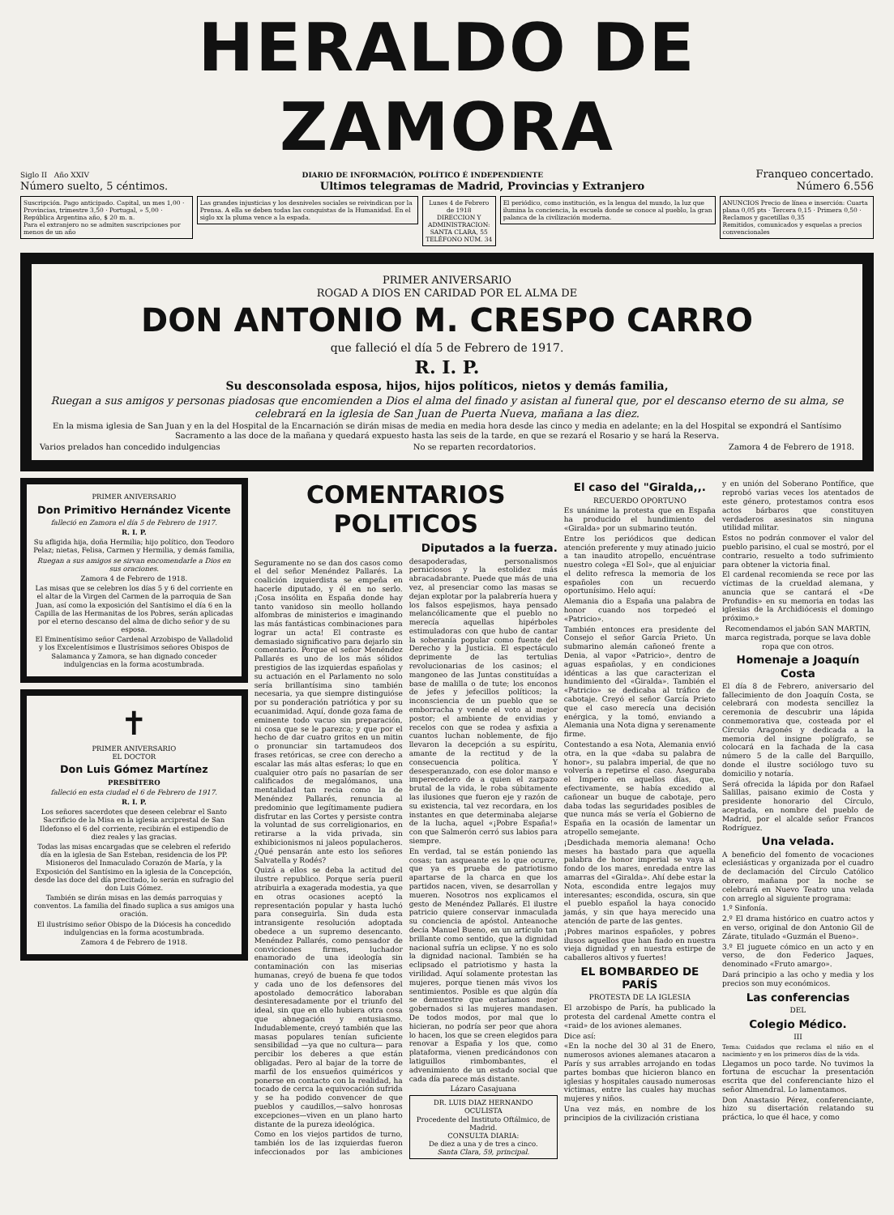HERALDO DE ZAMORA
Siglo II Año XXIV DIARIO DE INFORMACIÓN, POLÍTICO É INDEPENDIENTE Franqueo concertado.
Número suelto, 5 céntimos. Ultimos telegramas de Madrid, Provincias y Extranjero Número 6.556
Suscripción. Pago anticipado. Capital, un mes 1,00 · Provincias, trimestre 3,50 · Portugal, » 5,00 · República Argentina año, $ 20 m. n.
Para el extranjero no se admiten suscripciones por menos de un año
Las grandes injusticias y los desniveles sociales se reivindican por la Prensa. A ella se deben todas las conquistas de la Humanidad. En el siglo xx la pluma vence a la espada.
Lunes 4 de Febrero de 1918
DIRECCION Y ADMINISTRACION: SANTA CLARA, 55
TELÉFONO NÚM. 34
El periódico, como institución, es la lengua del mundo, la luz que ilumina la conciencia, la escuela donde se conoce al pueblo, la gran palanca de la civilización moderna.
ANUNCIOS Precio de línea e inserción: Cuarta plana 0,05 pts · Tercera 0,15 · Primera 0,50 · Reclamos y gacetillas 0,35
Remitidos, comunicados y esquelas a precios convencionales
PRIMER ANIVERSARIO
ROGAD A DIOS EN CARIDAD POR EL ALMA DE
DON ANTONIO M. CRESPO CARRO
que falleció el día 5 de Febrero de 1917.
R. I. P.
Su desconsolada esposa, hijos, hijos políticos, nietos y demás familia,
Ruegan a sus amigos y personas piadosas que encomienden a Dios el alma del finado y asistan al funeral que, por el descanso eterno de su alma, se celebrará en la iglesia de San Juan de Puerta Nueva, mañana a las diez.
En la misma iglesia de San Juan y en la del Hospital de la Encarnación se dirán misas de media en media hora desde las cinco y media en adelante; en la del Hospital se expondrá el Santísimo Sacramento a las doce de la mañana y quedará expuesto hasta las seis de la tarde, en que se rezará el Rosario y se hará la Reserva.
Varios prelados han concedido indulgencias No se reparten recordatorios. Zamora 4 de Febrero de 1918.
PRIMER ANIVERSARIO
Don Primitivo Hernández Vicente
falleció en Zamora el día 5 de Febrero de 1917.
R. I. P.
Su afligida hija, doña Hermilia; hijo político, don Teodoro Pelaz; nietas, Felisa, Carmen y Hermilia, y demás familia,
Ruegan a sus amigos se sirvan encomendarle a Dios en sus oraciones.
Zamora 4 de Febrero de 1918.
Las misas que se celebren los días 5 y 6 del corriente en el altar de la Virgen del Carmen de la parroquia de San Juan, así como la exposición del Santísimo el día 6 en la Capilla de las Hermanitas de los Pobres, serán aplicadas por el eterno descanso del alma de dicho señor y de su esposa.
El Eminentísimo señor Cardenal Arzobispo de Valladolid y los Excelentísimos e Ilustrísimos señores Obispos de Salamanca y Zamora, se han dignado conceder indulgencias en la forma acostumbrada.
✝
PRIMER ANIVERSARIO
EL DOCTOR
Don Luis Gómez Martínez
PRESBÍTERO
falleció en esta ciudad el 6 de Febrero de 1917.
R. I. P.
Los señores sacerdotes que deseen celebrar el Santo Sacrificio de la Misa en la iglesia arciprestal de San Ildefonso el 6 del corriente, recibirán el estipendio de diez reales y las gracias.
Todas las misas encargadas que se celebren el referido día en la iglesia de San Esteban, residencia de los PP. Misioneros del Inmaculado Corazón de María, y la Exposición del Santísimo en la iglesia de la Concepción, desde las doce del día precitado, lo serán en sufragio del don Luis Gómez.
También se dirán misas en las demás parroquias y conventos. La familia del finado suplica a sus amigos una oración.
El ilustrísimo señor Obispo de la Diócesis ha concedido indulgencias en la forma acostumbrada.
Zamora 4 de Febrero de 1918.
COMENTARIOS POLITICOS
Diputados a la fuerza.
Seguramente no se dan dos casos como el del señor Menéndez Pallarés. La coalición izquierdista se empeña en hacerle diputado, y él en no serlo. ¡Cosa insólita en España donde hay tanto vanidoso sin meollo hollando alfombras de ministerios e imaginando las más fantásticas combinaciones para lograr un acta! El contraste es demasiado significativo para dejarlo sin comentario. Porque el señor Menéndez Pallarés es uno de los más sólidos prestigios de las izquierdas españolas y su actuación en el Parlamento no solo sería brillantísima sino también necesaria, ya que siempre distinguióse por su ponderación patriótica y por su ecuanimidad. Aquí, donde goza fama de eminente todo vacuo sin preparación, ni cosa que se le parezca; y que por el hecho de dar cuatro gritos en un mitin o pronunciar sin tartamudeos dos frases retóricas, se cree con derecho a escalar las más altas esferas; lo que en cualquier otro país no pasarían de ser calificados de megalómanos, una mentalidad tan recia como la de Menéndez Pallarés, renuncia al predominio que legítimamente pudiera disfrutar en las Cortes y persiste contra la voluntad de sus correligionarios, en retirarse a la vida privada, sin exhibicionismos ni jaleos populacheros. ¿Qué pensarán ante esto los señores Salvatella y Rodés?
Quizá a ellos se deba la actitud del ilustre republico. Porque sería pueril atribuirla a exagerada modestia, ya que en otras ocasiones aceptó la representación popular y hasta luchó para conseguirla. Sin duda esta intransigente resolución adoptada obedece a un supremo desencanto. Menéndez Pallarés, como pensador de convicciones firmes, luchador enamorado de una ideología sin contaminación con las miserias humanas, creyó de buena fe que todos y cada uno de los defensores del apostolado democrático laboraban desinteresadamente por el triunfo del ideal, sin que en ello hubiera otra cosa que abnegación y entusiasmo. Indudablemente, creyó también que las masas populares tenían suficiente sensibilidad —ya que no cultura— para percibir los deberes a que están obligadas. Pero al bajar de la torre de marfil de los ensueños quiméricos y ponerse en contacto con la realidad, ha tocado de cerca la equivocación sufrida y se ha podido convencer de que pueblos y caudillos,—salvo honrosas excepciones—viven en un plano harto distante de la pureza ideológica.
Como en los viejos partidos de turno, también los de las izquierdas fueron infeccionados por las ambiciones desapoderadas, personalismos perniciosos y la estolidez más abracadabrante. Puede que más de una vez, al presenciar como las masas se dejan explotar por la palabrería huera y los falsos espejismos, haya pensado melancólicamente que el pueblo no merecía aquellas hipérboles estimuladoras con que hubo de cantar la soberanía popular como fuente del Derecho y la Justicia. El espectáculo deprimente de las tertulias revolucionarias de los casinos; el mangoneo de las Juntas constituídas a base de malilla o de tute; los enconos de jefes y jefecillos políticos; la inconsciencia de un pueblo que se emborracha y vende el voto al mejor postor; el ambiente de envidias y recelos con que se rodea y asfixia a cuantos luchan noblemente, de fijo llevaron la decepción a su espíritu, amante de la rectitud y de la consecuencia política. Y desesperanzado, con ese dolor manso e imperecedero de a quien el zarpazo brutal de la vida, le roba súbitamente las ilusiones que fueron eje y razón de su existencia, tal vez recordara, en los instantes en que determinaba alejarse de la lucha, aquel «¡Pobre España!» con que Salmerón cerró sus labios para siempre.
En verdad, tal se están poniendo las cosas; tan asqueante es lo que ocurre, que ya es prueba de patriotismo apartarse de la charca en que los partidos nacen, viven, se desarrollan y mueren. Nosotros nos explicamos el gesto de Menéndez Pallarés. El ilustre patricio quiere conservar inmaculada su conciencia de apóstol. Anteanoche decía Manuel Bueno, en un artículo tan brillante como sentido, que la dignidad nacional sufría un eclipse. Y no es solo la dignidad nacional. También se ha eclipsado el patriotismo y hasta la virilidad. Aquí solamente protestan las mujeres, porque tienen más vivos los sentimientos. Posible es que algún día se demuestre que estaríamos mejor gobernados si las mujeres mandasen. De todos modos, por mal que lo hicieran, no podría ser peor que ahora lo hacen, los que se creen elegidos para renovar a España y los que, como plataforma, vienen predicándonos con latiguillos rimbombantes, el advenimiento de un estado social que cada día parece más distante.
Lázaro Casajuana
DR. LUIS DIAZ HERNANDO
OCULISTA
Procedente del Instituto Oftálmico, de Madrid.
CONSULTA DIARIA:
De diez a una y de tres a cinco.
Santa Clara, 59, principal.
El caso del "Giralda,,.
RECUERDO OPORTUNO
Es unánime la protesta que en España ha producido el hundimiento del «Giralda» por un submarino teutón.
Entre los periódicos que dedican atención preferente y muy atinado juicio a tan inaudito atropello, encuéntrase nuestro colega «El Sol», que al enjuiciar el delito refresca la memoria de los españoles con un recuerdo oportunísimo. Helo aquí:
Alemania dio a España una palabra de honor cuando nos torpedeó el «Patricio».
También entonces era presidente del Consejo el señor García Prieto. Un submarino alemán cañoneó frente a Denia, al vapor «Patricio», dentro de aguas españolas, y en condiciones idénticas a las que caracterizan el hundimiento del «Giralda». También el «Patricio» se dedicaba al tráfico de cabotaje. Creyó el señor García Prieto que el caso merecía una decisión enérgica, y la tomó, enviando a Alemania una Nota digna y serenamente firme.
Contestando a esa Nota, Alemania envió otra, en la que «daba su palabra de honor», su palabra imperial, de que no volvería a repetirse el caso. Aseguraba el Imperio en aquellos días, que, efectivamente, se había excedido al cañonear un buque de cabotaje, pero daba todas las seguridades posibles de que nunca más se vería el Gobierno de España en la ocasión de lamentar un atropello semejante.
¡Desdichada memoria alemana! Ocho meses ha bastado para que aquella palabra de honor imperial se vaya al fondo de los mares, enredada entre las amarras del «Giralda». Ahí debe estar la Nota, escondida entre legajos muy interesantes; escondida, oscura, sin que el pueblo español la haya conocido jamás, y sin que haya merecido una atención de parte de las gentes.
¡Pobres marinos españoles, y pobres ilusos aquellos que han fiado en nuestra vieja dignidad y en nuestra estirpe de caballeros altivos y fuertes!
EL BOMBARDEO DE PARÍS
PROTESTA DE LA IGLESIA
El arzobispo de París, ha publicado la protesta del cardenal Amette contra el «raid» de los aviones alemanes.
Dice así:
«En la noche del 30 al 31 de Enero, numerosos aviones alemanes atacaron a París y sus arrables arrojando en todas partes bombas que hicieron blanco en iglesias y hospitales causado numerosas víctimas, entre las cuales hay muchas mujeres y niños.
Una vez más, en nombre de los principios de la civilización cristiana
y en unión del Soberano Pontífice, que reprobó varias veces los atentados de este género, protestamos contra esos actos bárbaros que constituyen verdaderos asesinatos sin ninguna utilidad militar.
Estos no podrán conmover el valor del pueblo parisino, el cual se mostró, por el contrario, resuelto a todo sufrimiento para obtener la victoria final.
El cardenal recomienda se rece por las víctimas de la crueldad alemana, y anuncia que se cantará el «De Profundis» en su memoria en todas las iglesias de la Archidiócesis el domingo próximo.»
Recomendamos el jabón SAN MARTIN, marca registrada, porque se lava doble ropa que con otros.
Homenaje a Joaquín Costa
El día 8 de Febrero, aniversario del fallecimiento de don Joaquín Costa, se celebrará con modesta sencillez la ceremonia de descubrir una lápida conmemorativa que, costeada por el Círculo Aragonés y dedicada a la memoria del insigne polígrafo, se colocará en la fachada de la casa número 5 de la calle del Barquillo, donde el ilustre sociólogo tuvo su domicilio y notaría.
Será ofrecida la lápida por don Rafael Salillas, paisano eximio de Costa y presidente honorario del Círculo, aceptada, en nombre del pueblo de Madrid, por el alcalde señor Francos Rodríguez.
Una velada.
A beneficio del fomento de vocaciones eclesiásticas y organizada por el cuadro de declamación del Círculo Católico obrero, mañana por la noche se celebrará en Nuevo Teatro una velada con arreglo al siguiente programa:
1.º Sinfonía.
2.º El drama histórico en cuatro actos y en verso, original de don Antonio Gil de Zárate, titulado «Guzmán el Bueno».
3.º El juguete cómico en un acto y en verso, de don Federico Jaques, denominado «Fruto amargo».
Dará principio a las ocho y media y los precios son muy económicos.
Las conferencias
DEL
Colegio Médico.
III
Tema: Cuidados que reclama el niño en el nacimiento y en los primeros días de la vida.
Llegamos un poco tarde. No tuvimos la fortuna de escuchar la presentación escrita que del conferenciante hizo el señor Almendral. Lo lamentamos.
Don Anastasio Pérez, conferenciante, hizo su disertación relatando su práctica, lo que él hace, y como